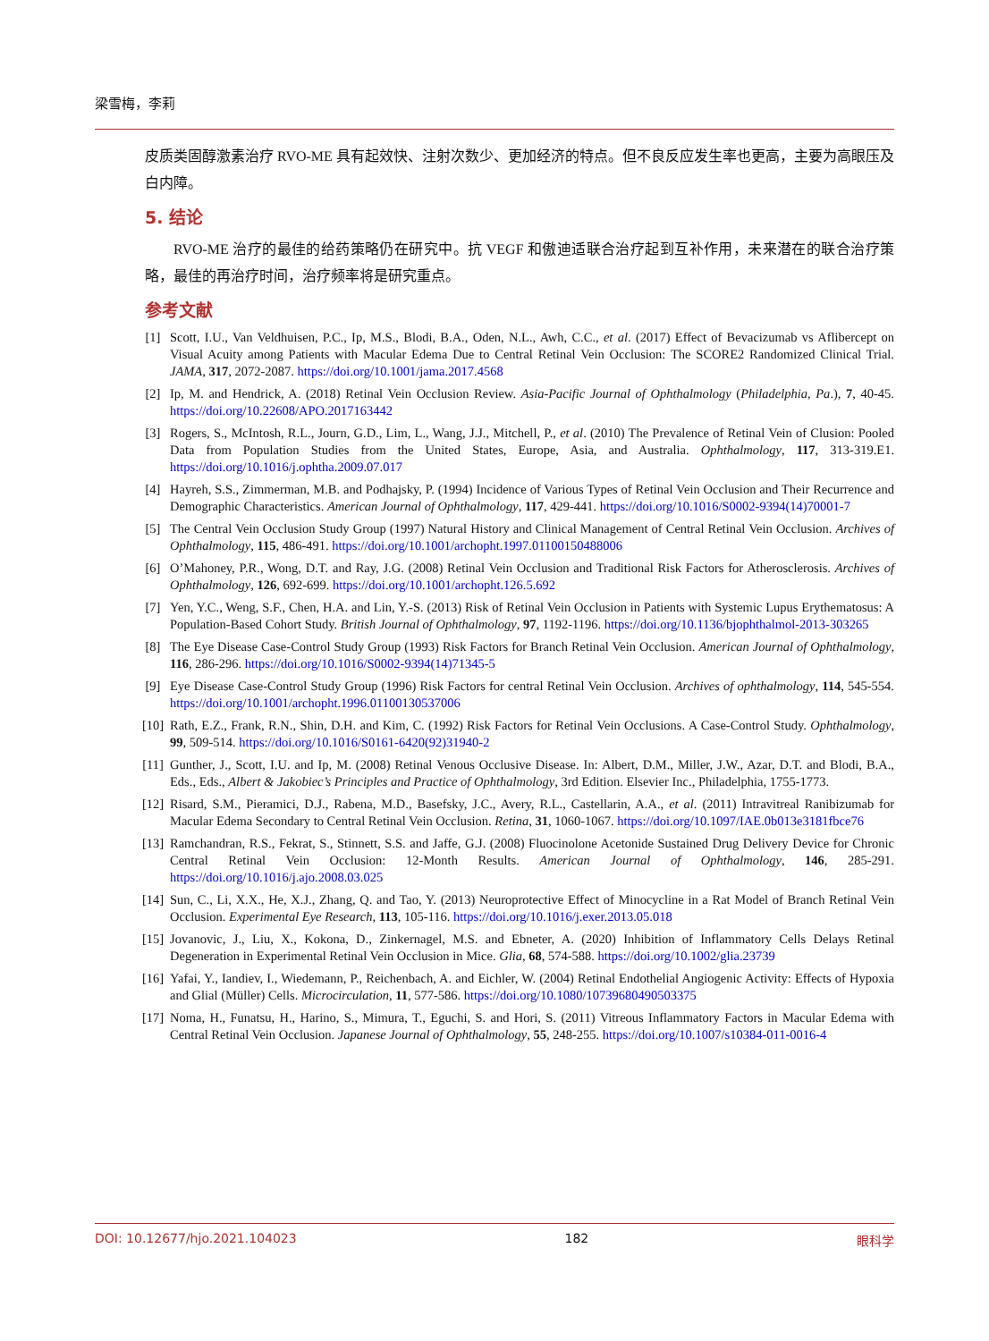梁雪梅，李莉
皮质类固醇激素治疗 RVO-ME 具有起效快、注射次数少、更加经济的特点。但不良反应发生率也更高，主要为高眼压及白内障。
5. 结论
RVO-ME 治疗的最佳的给药策略仍在研究中。抗 VEGF 和傲迪适联合治疗起到互补作用，未来潜在的联合治疗策略，最佳的再治疗时间，治疗频率将是研究重点。
参考文献
[1] Scott, I.U., Van Veldhuisen, P.C., Ip, M.S., Blodi, B.A., Oden, N.L., Awh, C.C., et al. (2017) Effect of Bevacizumab vs Aflibercept on Visual Acuity among Patients with Macular Edema Due to Central Retinal Vein Occlusion: The SCORE2 Randomized Clinical Trial. JAMA, 317, 2072-2087. https://doi.org/10.1001/jama.2017.4568
[2] Ip, M. and Hendrick, A. (2018) Retinal Vein Occlusion Review. Asia-Pacific Journal of Ophthalmology (Philadelphia, Pa.), 7, 40-45. https://doi.org/10.22608/APO.2017163442
[3] Rogers, S., McIntosh, R.L., Journ, G.D., Lim, L., Wang, J.J., Mitchell, P., et al. (2010) The Prevalence of Retinal Vein of Clusion: Pooled Data from Population Studies from the United States, Europe, Asia, and Australia. Ophthalmology, 117, 313-319.E1. https://doi.org/10.1016/j.ophtha.2009.07.017
[4] Hayreh, S.S., Zimmerman, M.B. and Podhajsky, P. (1994) Incidence of Various Types of Retinal Vein Occlusion and Their Recurrence and Demographic Characteristics. American Journal of Ophthalmology, 117, 429-441. https://doi.org/10.1016/S0002-9394(14)70001-7
[5] The Central Vein Occlusion Study Group (1997) Natural History and Clinical Management of Central Retinal Vein Occlusion. Archives of Ophthalmology, 115, 486-491. https://doi.org/10.1001/archopht.1997.01100150488006
[6] O’Mahoney, P.R., Wong, D.T. and Ray, J.G. (2008) Retinal Vein Occlusion and Traditional Risk Factors for Atherosclerosis. Archives of Ophthalmology, 126, 692-699. https://doi.org/10.1001/archopht.126.5.692
[7] Yen, Y.C., Weng, S.F., Chen, H.A. and Lin, Y.-S. (2013) Risk of Retinal Vein Occlusion in Patients with Systemic Lupus Erythematosus: A Population-Based Cohort Study. British Journal of Ophthalmology, 97, 1192-1196. https://doi.org/10.1136/bjophthalmol-2013-303265
[8] The Eye Disease Case-Control Study Group (1993) Risk Factors for Branch Retinal Vein Occlusion. American Journal of Ophthalmology, 116, 286-296. https://doi.org/10.1016/S0002-9394(14)71345-5
[9] Eye Disease Case-Control Study Group (1996) Risk Factors for central Retinal Vein Occlusion. Archives of ophthalmology, 114, 545-554. https://doi.org/10.1001/archopht.1996.01100130537006
[10] Rath, E.Z., Frank, R.N., Shin, D.H. and Kim, C. (1992) Risk Factors for Retinal Vein Occlusions. A Case-Control Study. Ophthalmology, 99, 509-514. https://doi.org/10.1016/S0161-6420(92)31940-2
[11] Gunther, J., Scott, I.U. and Ip, M. (2008) Retinal Venous Occlusive Disease. In: Albert, D.M., Miller, J.W., Azar, D.T. and Blodi, B.A., Eds., Eds., Albert & Jakobiec’s Principles and Practice of Ophthalmology, 3rd Edition. Elsevier Inc., Philadelphia, 1755-1773.
[12] Risard, S.M., Pieramici, D.J., Rabena, M.D., Basefsky, J.C., Avery, R.L., Castellarin, A.A., et al. (2011) Intravitreal Ranibizumab for Macular Edema Secondary to Central Retinal Vein Occlusion. Retina, 31, 1060-1067. https://doi.org/10.1097/IAE.0b013e3181fbce76
[13] Ramchandran, R.S., Fekrat, S., Stinnett, S.S. and Jaffe, G.J. (2008) Fluocinolone Acetonide Sustained Drug Delivery Device for Chronic Central Retinal Vein Occlusion: 12-Month Results. American Journal of Ophthalmology, 146, 285-291. https://doi.org/10.1016/j.ajo.2008.03.025
[14] Sun, C., Li, X.X., He, X.J., Zhang, Q. and Tao, Y. (2013) Neuroprotective Effect of Minocycline in a Rat Model of Branch Retinal Vein Occlusion. Experimental Eye Research, 113, 105-116. https://doi.org/10.1016/j.exer.2013.05.018
[15] Jovanovic, J., Liu, X., Kokona, D., Zinkernagel, M.S. and Ebneter, A. (2020) Inhibition of Inflammatory Cells Delays Retinal Degeneration in Experimental Retinal Vein Occlusion in Mice. Glia, 68, 574-588. https://doi.org/10.1002/glia.23739
[16] Yafai, Y., Iandiev, I., Wiedemann, P., Reichenbach, A. and Eichler, W. (2004) Retinal Endothelial Angiogenic Activity: Effects of Hypoxia and Glial (Müller) Cells. Microcirculation, 11, 577-586. https://doi.org/10.1080/10739680490503375
[17] Noma, H., Funatsu, H., Harino, S., Mimura, T., Eguchi, S. and Hori, S. (2011) Vitreous Inflammatory Factors in Macular Edema with Central Retinal Vein Occlusion. Japanese Journal of Ophthalmology, 55, 248-255. https://doi.org/10.1007/s10384-011-0016-4
DOI: 10.12677/hjo.2021.104023 182 眼科学